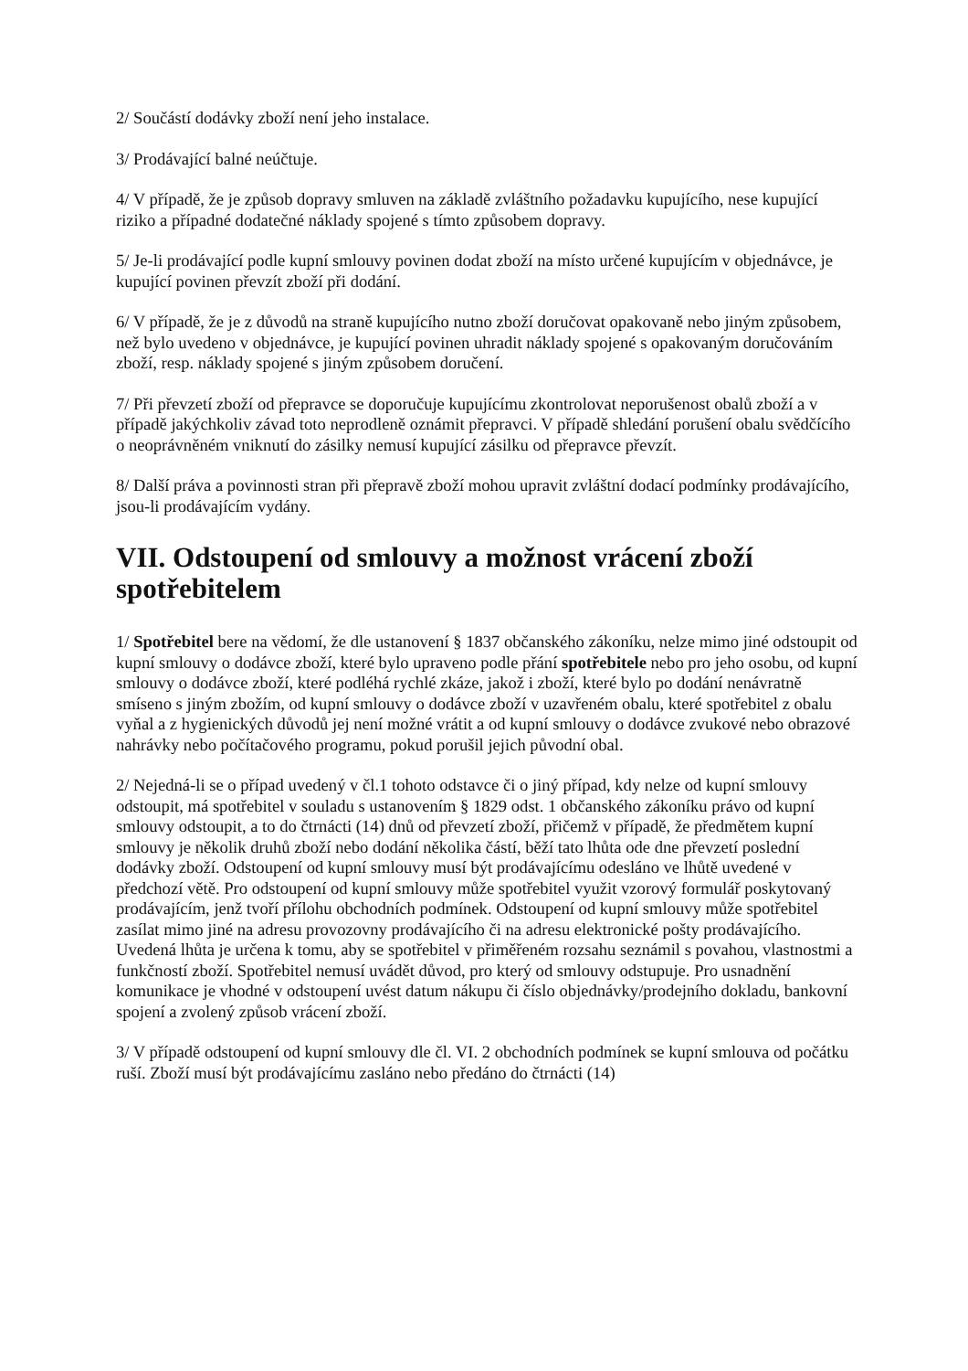2/ Součástí dodávky zboží není jeho instalace.
3/ Prodávající balné neúčtuje.
4/ V případě, že je způsob dopravy smluven na základě zvláštního požadavku kupujícího, nese kupující riziko a případné dodatečné náklady spojené s tímto způsobem dopravy.
5/ Je-li prodávající podle kupní smlouvy povinen dodat zboží na místo určené kupujícím v objednávce, je kupující povinen převzít zboží při dodání.
6/ V případě, že je z důvodů na straně kupujícího nutno zboží doručovat opakovaně nebo jiným způsobem, než bylo uvedeno v objednávce, je kupující povinen uhradit náklady spojené s opakovaným doručováním zboží, resp. náklady spojené s jiným způsobem doručení.
7/ Při převzetí zboží od přepravce se doporučuje kupujícímu zkontrolovat neporušenost obalů zboží a v případě jakýchkoliv závad toto neprodleně oznámit přepravci. V případě shledání porušení obalu svědčícího o neoprávněném vniknutí do zásilky nemusí kupující zásilku od přepravce převzít.
8/ Další práva a povinnosti stran při přepravě zboží mohou upravit zvláštní dodací podmínky prodávajícího, jsou-li prodávajícím vydány.
VII. Odstoupení od smlouvy a možnost vrácení zboží spotřebitelem
1/ Spotřebitel bere na vědomí, že dle ustanovení § 1837 občanského zákoníku, nelze mimo jiné odstoupit od kupní smlouvy o dodávce zboží, které bylo upraveno podle přání spotřebitele nebo pro jeho osobu, od kupní smlouvy o dodávce zboží, které podléhá rychlé zkáze, jakož i zboží, které bylo po dodání nenávratně smíseno s jiným zbožím, od kupní smlouvy o dodávce zboží v uzavřeném obalu, které spotřebitel z obalu vyňal a z hygienických důvodů jej není možné vrátit a od kupní smlouvy o dodávce zvukové nebo obrazové nahrávky nebo počítačového programu, pokud porušil jejich původní obal.
2/ Nejedná-li se o případ uvedený v čl.1 tohoto odstavce či o jiný případ, kdy nelze od kupní smlouvy odstoupit, má spotřebitel v souladu s ustanovením § 1829 odst. 1 občanského zákoníku právo od kupní smlouvy odstoupit, a to do čtrnácti (14) dnů od převzetí zboží, přičemž v případě, že předmětem kupní smlouvy je několik druhů zboží nebo dodání několika částí, běží tato lhůta ode dne převzetí poslední dodávky zboží. Odstoupení od kupní smlouvy musí být prodávajícímu odesláno ve lhůtě uvedené v předchozí větě. Pro odstoupení od kupní smlouvy může spotřebitel využit vzorový formulář poskytovaný prodávajícím, jenž tvoří přílohu obchodních podmínek. Odstoupení od kupní smlouvy může spotřebitel zasílat mimo jiné na adresu provozovny prodávajícího či na adresu elektronické pošty prodávajícího. Uvedená lhůta je určena k tomu, aby se spotřebitel v přiměřeném rozsahu seznámil s povahou, vlastnostmi a funkčností zboží. Spotřebitel nemusí uvádět důvod, pro který od smlouvy odstupuje. Pro usnadnění komunikace je vhodné v odstoupení uvést datum nákupu či číslo objednávky/prodejního dokladu, bankovní spojení a zvolený způsob vrácení zboží.
3/ V případě odstoupení od kupní smlouvy dle čl. VI. 2 obchodních podmínek se kupní smlouva od počátku ruší. Zboží musí být prodávajícímu zasláno nebo předáno do čtrnácti (14)